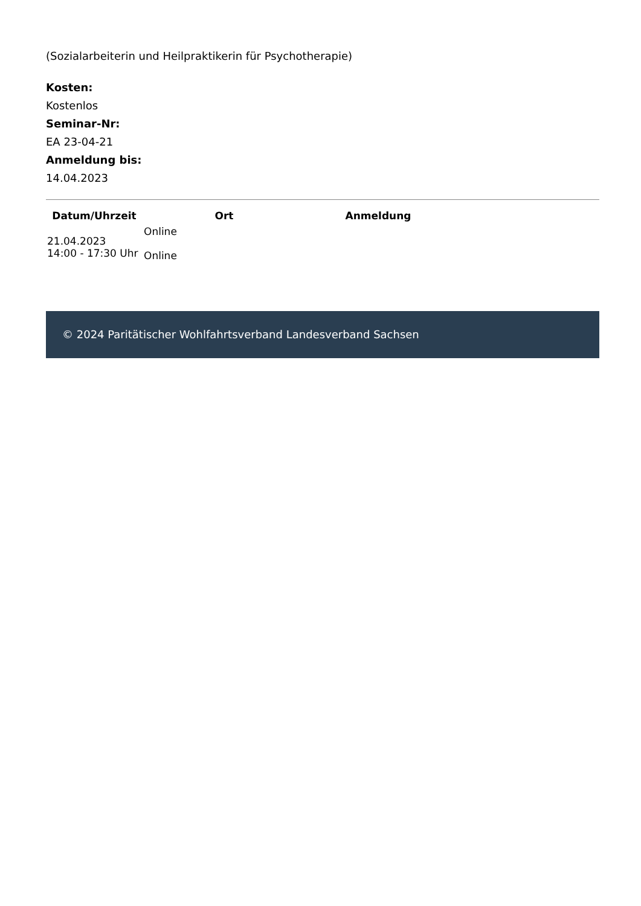(Sozialarbeiterin und Heilpraktikerin für Psychotherapie)
Kosten:
Kostenlos
Seminar-Nr:
EA 23-04-21
Anmeldung bis:
14.04.2023
| Datum/Uhrzeit | Ort | Anmeldung |
| --- | --- | --- |
| 21.04.2023 14:00 - 17:30 Uhr | Online Online | |
© 2024 Paritätischer Wohlfahrtsverband Landesverband Sachsen